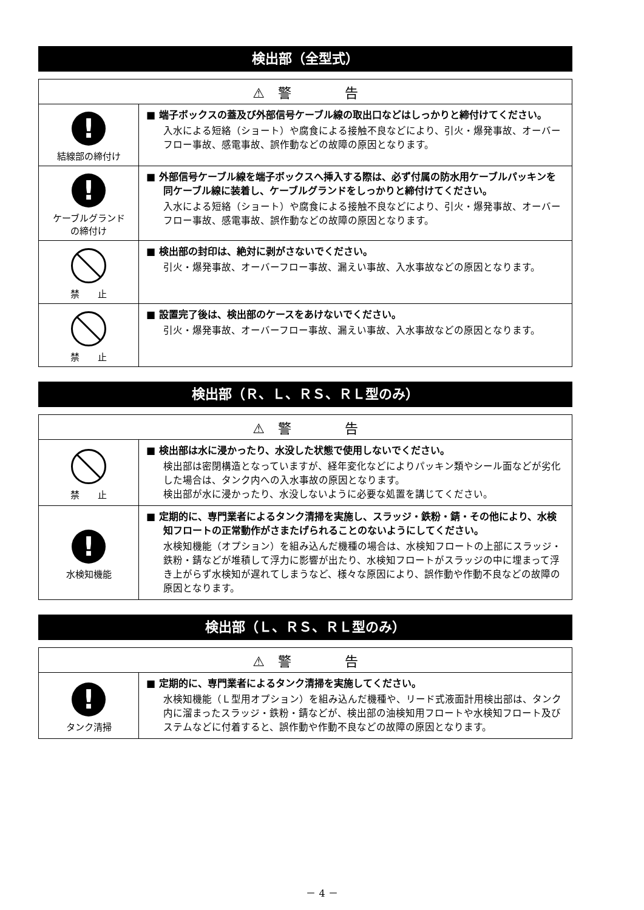検出部（全型式）
| ⚠ 警 告 | |
| --- | --- |
| ! 結線部の締付け | ■ 端子ボックスの蓋及び外部信号ケーブル線の取出口などはしっかりと締付けてください。 入水による短絡（ショート）や腐食による接触不良などにより、引火・爆発事故、オーバーフロー事故、感電事故、誤作動などの故障の原因となります。 |
| ! ケーブルグランド の締付け | ■ 外部信号ケーブル線を端子ボックスへ挿入する際は、必ず付属の防水用ケーブルパッキンを同ケーブル線に装着し、ケーブルグランドをしっかりと締付けてください。 入水による短絡（ショート）や腐食による接触不良などにより、引火・爆発事故、オーバーフロー事故、感電事故、誤作動などの故障の原因となります。 |
| 禁 止 | ■ 検出部の封印は、絶対に剥がさないでください。 引火・爆発事故、オーバーフロー事故、漏えい事故、入水事故などの原因となります。 |
| 禁 止 | ■ 設置完了後は、検出部のケースをあけないでください。 引火・爆発事故、オーバーフロー事故、漏えい事故、入水事故などの原因となります。 |
検出部（Ｒ、Ｌ、ＲＳ、ＲＬ型のみ）
| ⚠ 警 告 | |
| --- | --- |
| 禁 止 | ■ 検出部は水に浸かったり、水没した状態で使用しないでください。 検出部は密閉構造となっていますが、経年変化などによりパッキン類やシール面などが劣化した場合は、タンク内への入水事故の原因となります。 検出部が水に浸かったり、水没しないように必要な処置を講じてください。 |
| ! 水検知機能 | ■ 定期的に、専門業者によるタンク清掃を実施し、スラッジ・鉄粉・錆・その他により、水検知フロートの正常動作がさまたげられることのないようにしてください。 水検知機能（オプション）を組み込んだ機種の場合は、水検知フロートの上部にスラッジ・鉄粉・錆などが堆積して浮力に影響が出たり、水検知フロートがスラッジの中に埋まって浮き上がらず水検知が遅れてしまうなど、様々な原因により、誤作動や作動不良などの故障の原因となります。 |
検出部（Ｌ、ＲＳ、ＲＬ型のみ）
| ⚠ 警 告 | |
| --- | --- |
| ! タンク清掃 | ■ 定期的に、専門業者によるタンク清掃を実施してください。 水検知機能（Ｌ型用オプション）を組み込んだ機種や、リード式液面計用検出部は、タンク内に溜まったスラッジ・鉄粉・錆などが、検出部の油検知用フロートや水検知フロート及びステムなどに付着すると、誤作動や作動不良などの故障の原因となります。 |
－ 4 －